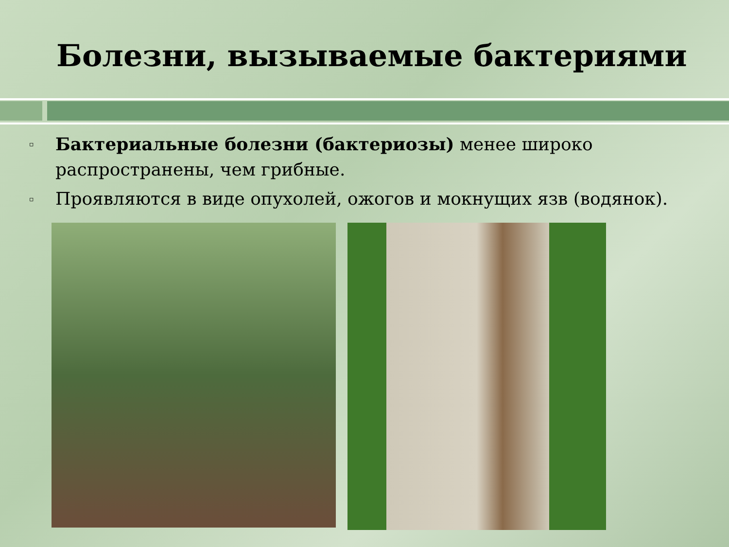Болезни, вызываемые бактериями
▫ Бактериальные болезни (бактериозы) менее широко распространены, чем грибные.
▫ Проявляются в виде опухолей, ожогов и мокнущих язв (водянок).